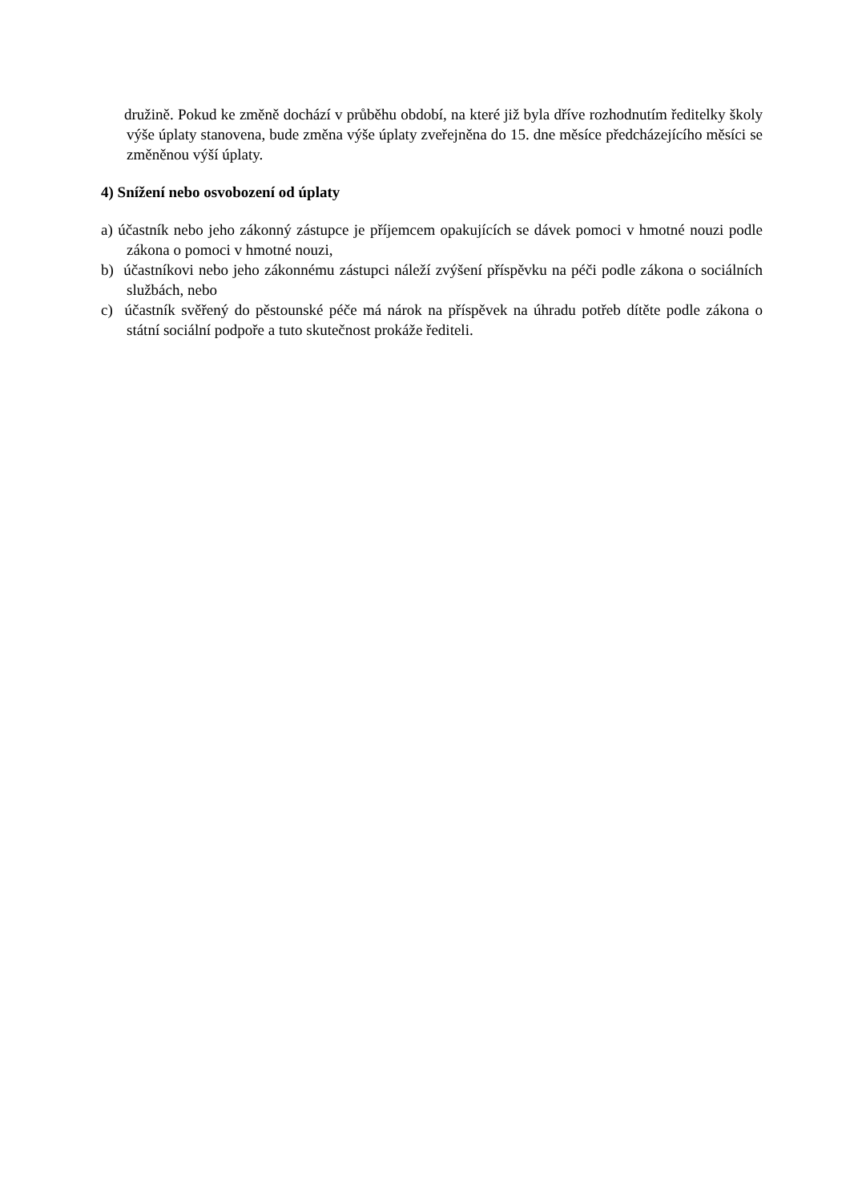družině. Pokud ke změně dochází v průběhu období, na které již byla dříve rozhodnutím ředitelky školy výše úplaty stanovena, bude změna výše úplaty zveřejněna do 15. dne měsíce předcházejícího měsíci se změněnou výší úplaty.
4) Snížení nebo osvobození od úplaty
a) účastník nebo jeho zákonný zástupce je příjemcem opakujících se dávek pomoci v hmotné nouzi podle zákona o pomoci v hmotné nouzi,
b) účastníkovi nebo jeho zákonnému zástupci náleží zvýšení příspěvku na péči podle zákona o sociálních službách, nebo
c) účastník svěřený do pěstounské péče má nárok na příspěvek na úhradu potřeb dítěte podle zákona o státní sociální podpoře a tuto skutečnost prokáže řediteli.